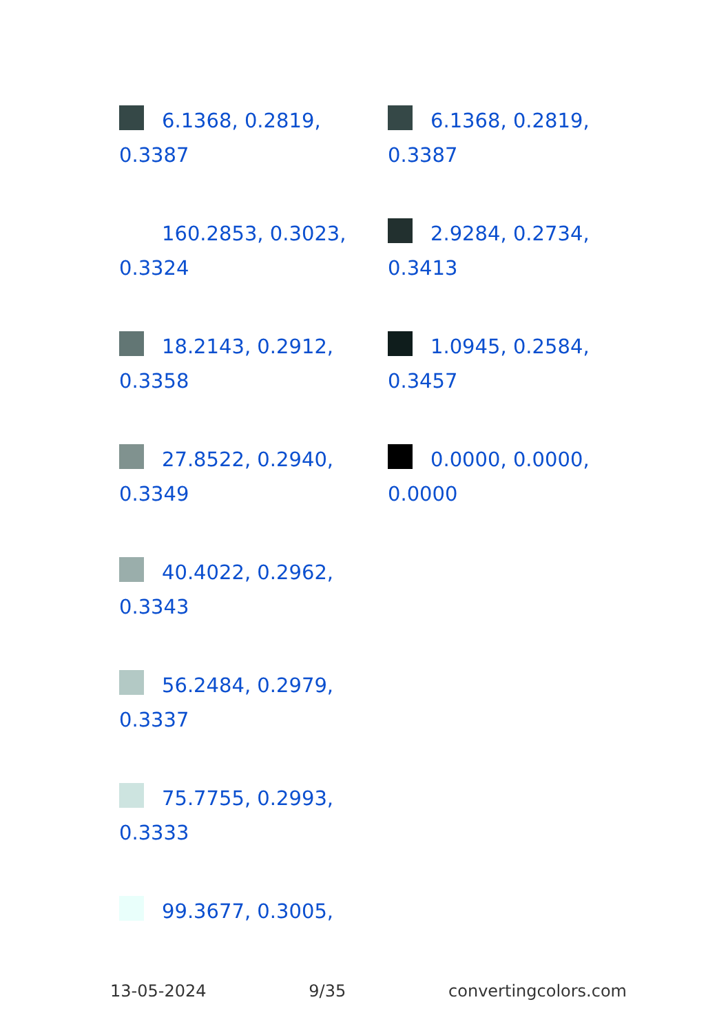6.1368, 0.2819,
0.3387
6.1368, 0.2819,
0.3387
160.2853, 0.3023,
0.3324
2.9284, 0.2734,
0.3413
18.2143, 0.2912,
0.3358
1.0945, 0.2584,
0.3457
27.8522, 0.2940,
0.3349
0.0000, 0.0000,
0.0000
40.4022, 0.2962,
0.3343
56.2484, 0.2979,
0.3337
75.7755, 0.2993,
0.3333
99.3677, 0.3005,
13-05-2024 9/35 convertingcolors.com